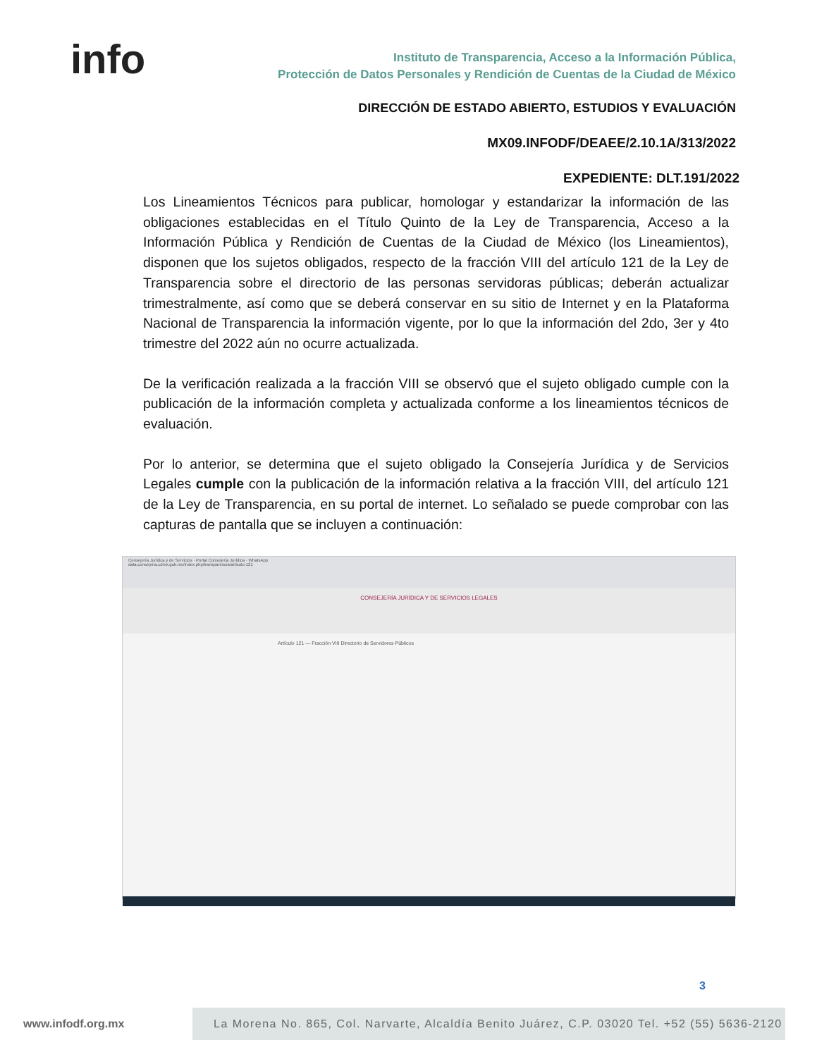info
Instituto de Transparencia, Acceso a la Información Pública,
Protección de Datos Personales y Rendición de Cuentas de la Ciudad de México
DIRECCIÓN DE ESTADO ABIERTO, ESTUDIOS Y EVALUACIÓN
MX09.INFODF/DEAEE/2.10.1A/313/2022
EXPEDIENTE: DLT.191/2022
Los Lineamientos Técnicos para publicar, homologar y estandarizar la información de las obligaciones establecidas en el Título Quinto de la Ley de Transparencia, Acceso a la Información Pública y Rendición de Cuentas de la Ciudad de México (los Lineamientos), disponen que los sujetos obligados, respecto de la fracción VIII del artículo 121 de la Ley de Transparencia sobre el directorio de las personas servidoras públicas; deberán actualizar trimestralmente, así como que se deberá conservar en su sitio de Internet y en la Plataforma Nacional de Transparencia la información vigente, por lo que la información del 2do, 3er y 4to trimestre del 2022 aún no ocurre actualizada.
De la verificación realizada a la fracción VIII se observó que el sujeto obligado cumple con la publicación de la información completa y actualizada conforme a los lineamientos técnicos de evaluación.
Por lo anterior, se determina que el sujeto obligado la Consejería Jurídica y de Servicios Legales cumple con la publicación de la información relativa a la fracción VIII, del artículo 121 de la Ley de Transparencia, en su portal de internet. Lo señalado se puede comprobar con las capturas de pantalla que se incluyen a continuación:
Consejería Jurídica y de Servicios · Portal Consejería Jurídica · WhatsApp
data.consejeria.cdmx.gob.mx/index.php/transparencia/articulo-121
CONSEJERÍA JURÍDICA Y DE SERVICIOS LEGALES
Artículo 121 — Fracción VIII Directorio de Servidores Públicos
3
www.infodf.org.mx
La Morena No. 865, Col. Narvarte, Alcaldía Benito Juárez, C.P. 03020 Tel. +52 (55) 5636-2120